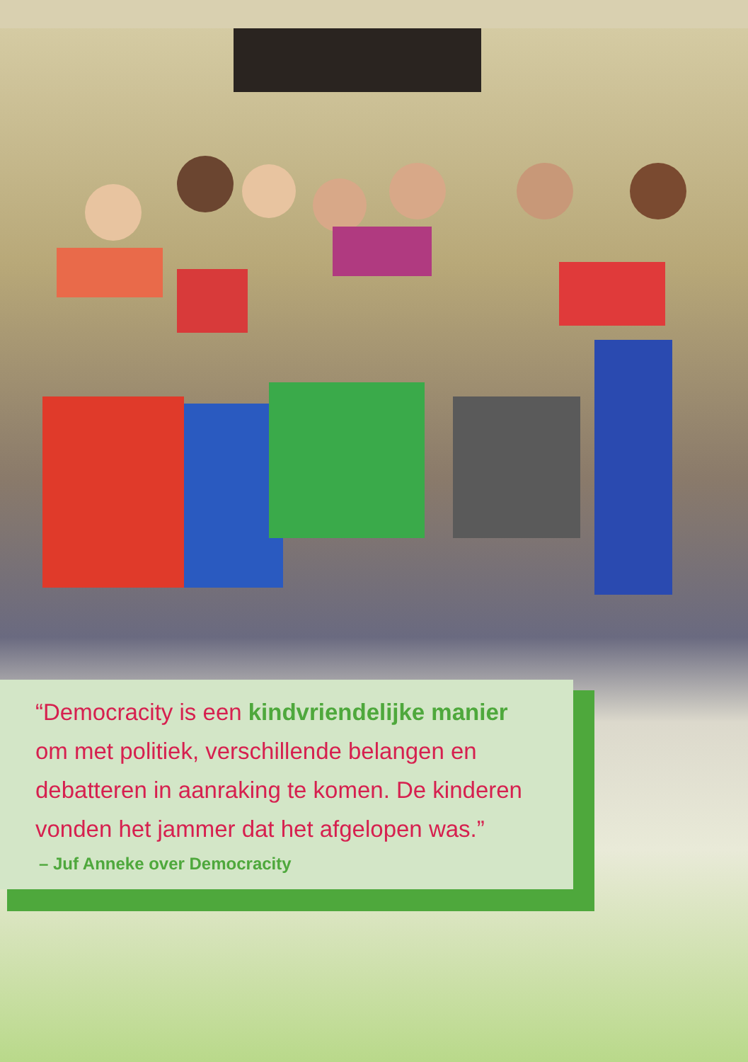“Democracity is een kindvriendelijke manier
om met politiek, verschillende belangen en
debatteren in aanraking te komen. De kinderen
vonden het jammer dat het afgelopen was.”
– Juf Anneke over Democracity